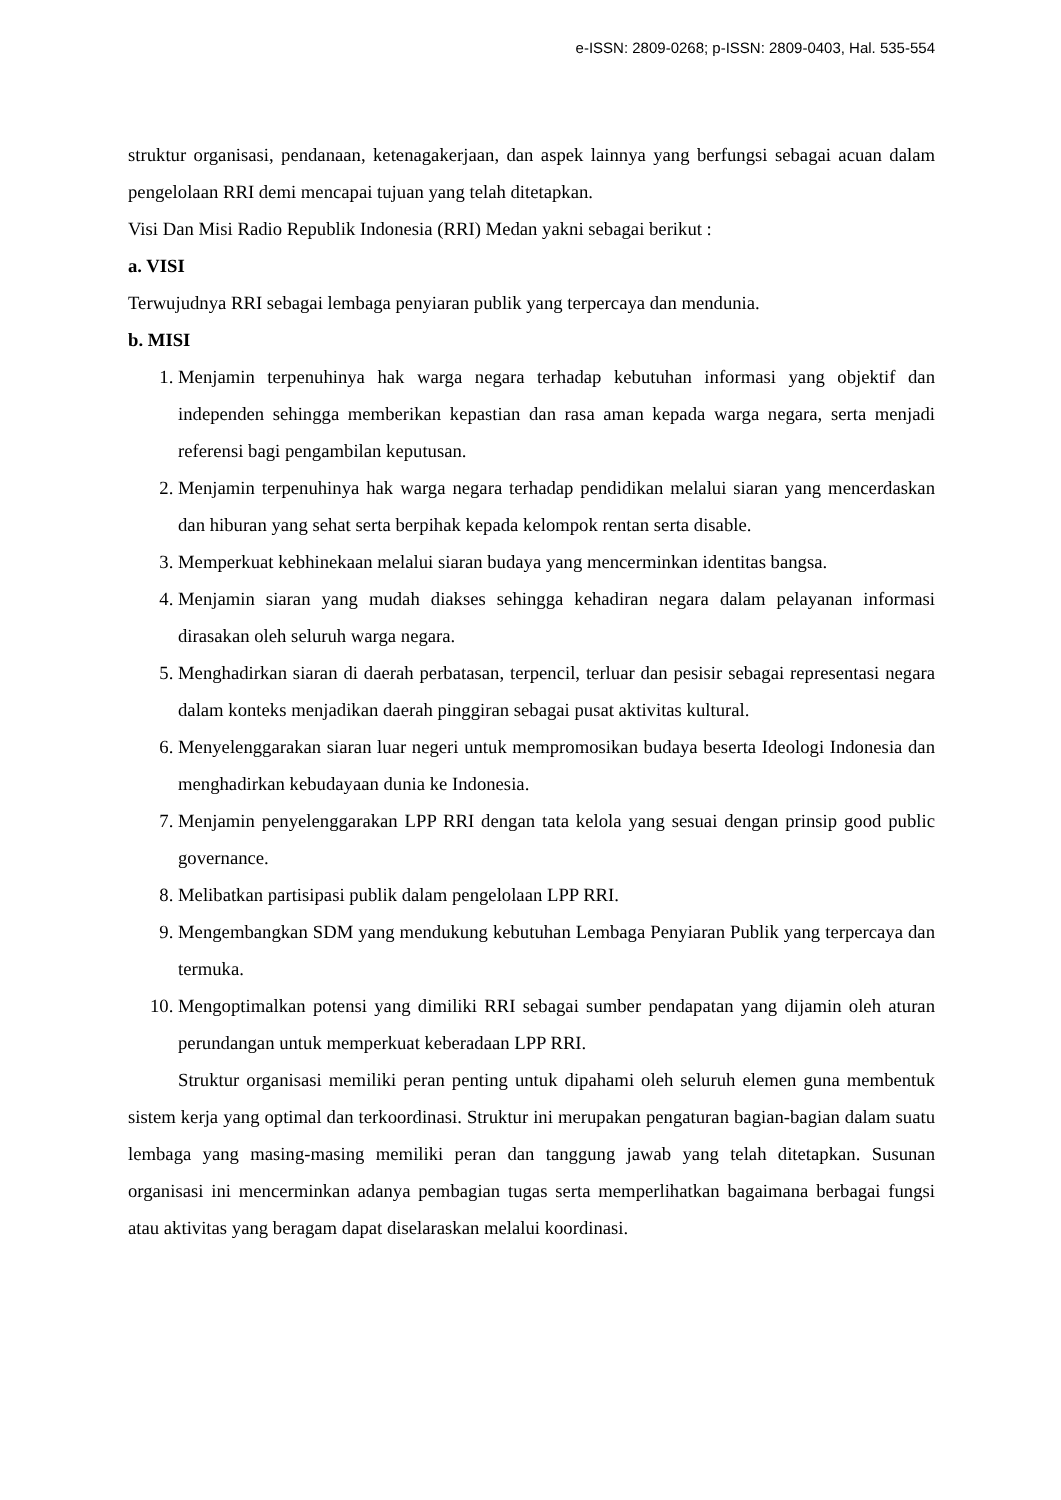e-ISSN: 2809-0268; p-ISSN: 2809-0403, Hal. 535-554
struktur organisasi, pendanaan, ketenagakerjaan, dan aspek lainnya yang berfungsi sebagai acuan dalam pengelolaan RRI demi mencapai tujuan yang telah ditetapkan.
Visi Dan Misi Radio Republik Indonesia (RRI) Medan yakni sebagai berikut :
a. VISI
Terwujudnya RRI sebagai lembaga penyiaran publik yang terpercaya dan mendunia.
b. MISI
1. Menjamin terpenuhinya hak warga negara terhadap kebutuhan informasi yang objektif dan independen sehingga memberikan kepastian dan rasa aman kepada warga negara, serta menjadi referensi bagi pengambilan keputusan.
2. Menjamin terpenuhinya hak warga negara terhadap pendidikan melalui siaran yang mencerdaskan dan hiburan yang sehat serta berpihak kepada kelompok rentan serta disable.
3. Memperkuat kebhinekaan melalui siaran budaya yang mencerminkan identitas bangsa.
4. Menjamin siaran yang mudah diakses sehingga kehadiran negara dalam pelayanan informasi dirasakan oleh seluruh warga negara.
5. Menghadirkan siaran di daerah perbatasan, terpencil, terluar dan pesisir sebagai representasi negara dalam konteks menjadikan daerah pinggiran sebagai pusat aktivitas kultural.
6. Menyelenggarakan siaran luar negeri untuk mempromosikan budaya beserta Ideologi Indonesia dan menghadirkan kebudayaan dunia ke Indonesia.
7. Menjamin penyelenggarakan LPP RRI dengan tata kelola yang sesuai dengan prinsip good public governance.
8. Melibatkan partisipasi publik dalam pengelolaan LPP RRI.
9. Mengembangkan SDM yang mendukung kebutuhan Lembaga Penyiaran Publik yang terpercaya dan termuka.
10. Mengoptimalkan potensi yang dimiliki RRI sebagai sumber pendapatan yang dijamin oleh aturan perundangan untuk memperkuat keberadaan LPP RRI.
Struktur organisasi memiliki peran penting untuk dipahami oleh seluruh elemen guna membentuk sistem kerja yang optimal dan terkoordinasi. Struktur ini merupakan pengaturan bagian-bagian dalam suatu lembaga yang masing-masing memiliki peran dan tanggung jawab yang telah ditetapkan. Susunan organisasi ini mencerminkan adanya pembagian tugas serta memperlihatkan bagaimana berbagai fungsi atau aktivitas yang beragam dapat diselaraskan melalui koordinasi.